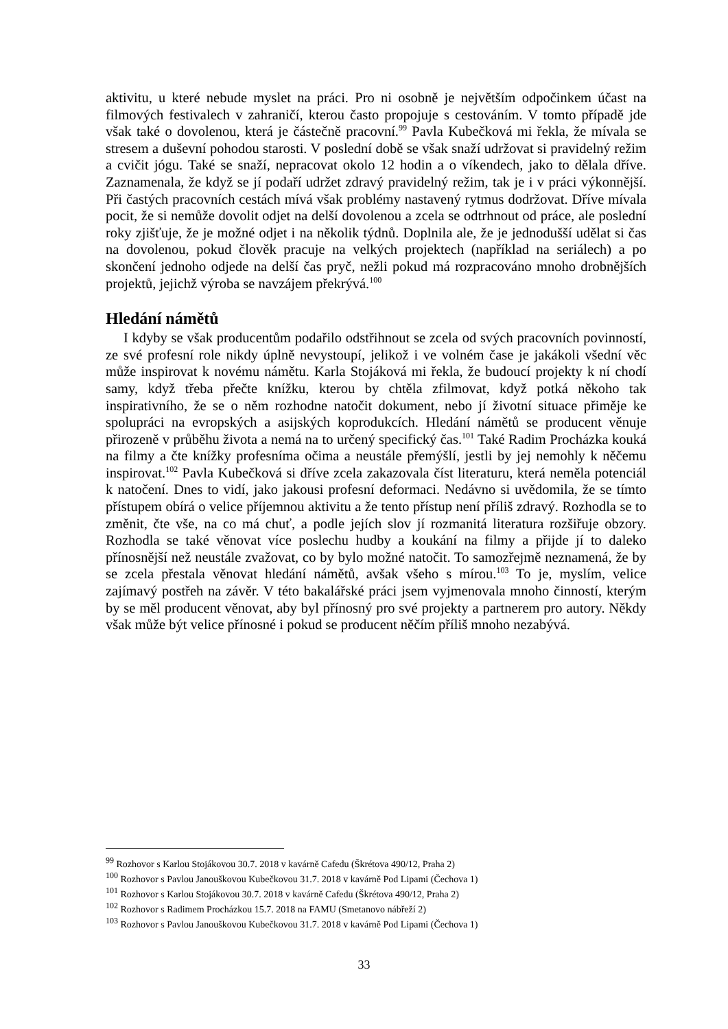aktivitu, u které nebude myslet na práci. Pro ni osobně je největším odpočinkem účast na filmových festivalech v zahraničí, kterou často propojuje s cestováním. V tomto případě jde však také o dovolenou, která je částečně pracovní.<sup>99</sup> Pavla Kubečková mi řekla, že mívala se stresem a duševní pohodou starosti. V poslední době se však snaží udržovat si pravidelný režim a cvičit jógu. Také se snaží, nepracovat okolo 12 hodin a o víkendech, jako to dělala dříve. Zaznamenala, že když se jí podaří udržet zdravý pravidelný režim, tak je i v práci výkonnější. Při častých pracovních cestách mívá však problémy nastavený rytmus dodržovat. Dříve mívala pocit, že si nemůže dovolit odjet na delší dovolenou a zcela se odtrhnout od práce, ale poslední roky zjišťuje, že je možné odjet i na několik týdnů. Doplnila ale, že je jednodušší udělat si čas na dovolenou, pokud člověk pracuje na velkých projektech (například na seriálech) a po skončení jednoho odjede na delší čas pryč, nežli pokud má rozpracováno mnoho drobnějších projektů, jejichž výroba se navzájem překrývá.<sup>100</sup>
Hledání námětů
I kdyby se však producentům podařilo odstřihnout se zcela od svých pracovních povinností, ze své profesní role nikdy úplně nevystoupí, jelikož i ve volném čase je jakákoli všední věc může inspirovat k novému námětu. Karla Stojáková mi řekla, že budoucí projekty k ní chodí samy, když třeba přečte knížku, kterou by chtěla zfilmovat, když potká někoho tak inspirativního, že se o něm rozhodne natočit dokument, nebo jí životní situace přiměje ke spolupráci na evropských a asijských koprodukcích. Hledání námětů se producent věnuje přirozeně v průběhu života a nemá na to určený specifický čas.<sup>101</sup> Také Radim Procházka kouká na filmy a čte knížky profesníma očima a neustále přemýšlí, jestli by jej nemohly k něčemu inspirovat.<sup>102</sup> Pavla Kubečková si dříve zcela zakazovala číst literaturu, která neměla potenciál k natočení. Dnes to vidí, jako jakousi profesní deformaci. Nedávno si uvědomila, že se tímto přístupem obírá o velice příjemnou aktivitu a že tento přístup není příliš zdravý. Rozhodla se to změnit, čte vše, na co má chuť, a podle jejích slov jí rozmanitá literatura rozšiřuje obzory. Rozhodla se také věnovat více poslechu hudby a koukání na filmy a přijde jí to daleko přínosnější než neustále zvažovat, co by bylo možné natočit. To samozřejmě neznamená, že by se zcela přestala věnovat hledání námětů, avšak všeho s mírou.<sup>103</sup> To je, myslím, velice zajímavý postřeh na závěr. V této bakalářské práci jsem vyjmenovala mnoho činností, kterým by se měl producent věnovat, aby byl přínosný pro své projekty a partnerem pro autory. Někdy však může být velice přínosné i pokud se producent něčím příliš mnoho nezabývá.
<sup>99</sup> Rozhovor s Karlou Stojákovou 30.7. 2018 v kavárně Cafedu (Škrétova 490/12, Praha 2)
<sup>100</sup> Rozhovor s Pavlou Janouškovou Kubečkovou 31.7. 2018 v kavárně Pod Lipami (Čechova 1)
<sup>101</sup> Rozhovor s Karlou Stojákovou 30.7. 2018 v kavárně Cafedu (Škrétova 490/12, Praha 2)
<sup>102</sup> Rozhovor s Radimem Procházkou 15.7. 2018 na FAMU (Smetanovo nábřeží 2)
<sup>103</sup> Rozhovor s Pavlou Janouškovou Kubečkovou 31.7. 2018 v kavárně Pod Lipami (Čechova 1)
33